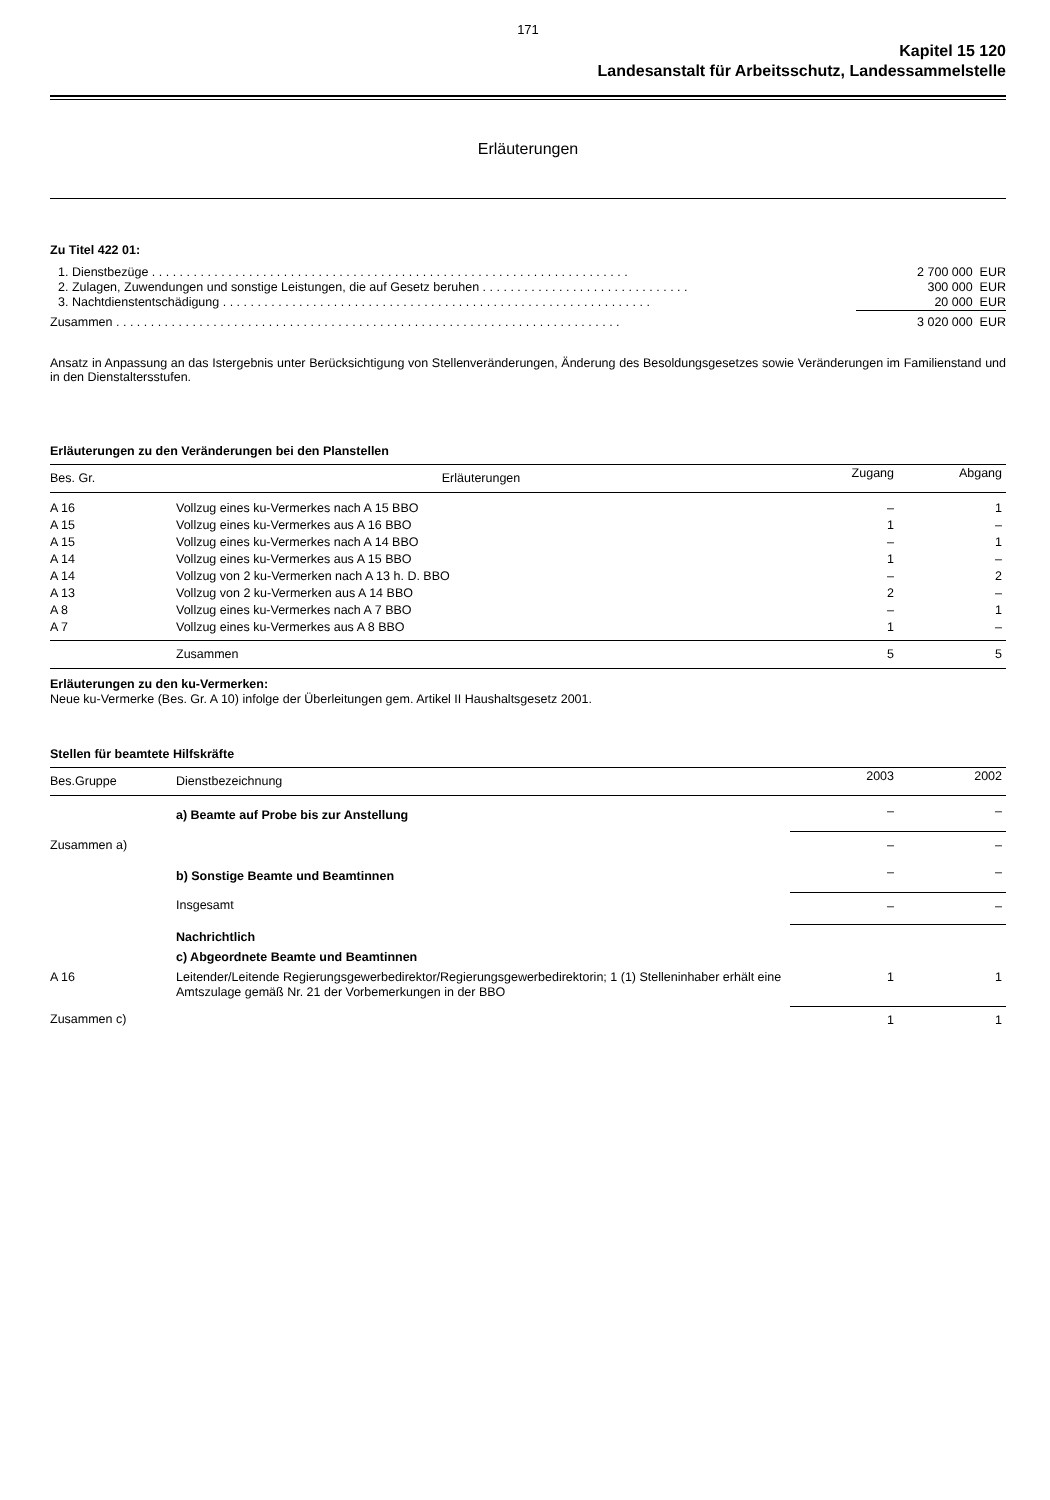171
Kapitel 15 120
Landesanstalt für Arbeitsschutz, Landessammelstelle
Erläuterungen
Zu Titel 422 01:
| 1. Dienstbezüge . . . . . . . . . . . . . . . . . . . . . . . . . . . . . . . . . . . . . . . . . . . . . . . . . . . . . . . . . . . . . . . . . . . . . | 2 700 000 EUR |
| 2. Zulagen, Zuwendungen und sonstige Leistungen, die auf Gesetz beruhen . . . . . . . . . . . . . . . . . . . . . . . . . . . . . . | 300 000 EUR |
| 3. Nachtdienstentschädigung . . . . . . . . . . . . . . . . . . . . . . . . . . . . . . . . . . . . . . . . . . . . . . . . . . . . . . . . . . . . . . | 20 000 EUR |
| Zusammen . . . . . . . . . . . . . . . . . . . . . . . . . . . . . . . . . . . . . . . . . . . . . . . . . . . . . . . . . . . . . . . . . . . . . . . . . | 3 020 000 EUR |
Ansatz in Anpassung an das Istergebnis unter Berücksichtigung von Stellenveränderungen, Änderung des Besoldungsgesetzes sowie Veränderungen im Familienstand und in den Dienstaltersstufen.
Erläuterungen zu den Veränderungen bei den Planstellen
| Bes. Gr. | Erläuterungen | Zugang | Abgang |
| --- | --- | --- | --- |
| A 16 | Vollzug eines ku-Vermerkes nach A 15 BBO | – | 1 |
| A 15 | Vollzug eines ku-Vermerkes aus A 16 BBO | 1 | – |
| A 15 | Vollzug eines ku-Vermerkes nach A 14 BBO | – | 1 |
| A 14 | Vollzug eines ku-Vermerkes aus A 15 BBO | 1 | – |
| A 14 | Vollzug von 2 ku-Vermerken nach A 13 h. D. BBO | – | 2 |
| A 13 | Vollzug von 2 ku-Vermerken aus A 14 BBO | 2 | – |
| A 8 | Vollzug eines ku-Vermerkes nach A 7 BBO | – | 1 |
| A 7 | Vollzug eines ku-Vermerkes aus A 8 BBO | 1 | – |
| | Zusammen | 5 | 5 |
Erläuterungen zu den ku-Vermerken:
Neue ku-Vermerke (Bes. Gr. A 10) infolge der Überleitungen gem. Artikel II Haushaltsgesetz 2001.
Stellen für beamtete Hilfskräfte
| Bes.Gruppe | Dienstbezeichnung | 2003 | 2002 |
| --- | --- | --- | --- |
| | a) Beamte auf Probe bis zur Anstellung | – | – |
| Zusammen a) | | – | – |
| | b) Sonstige Beamte und Beamtinnen | – | – |
| | Insgesamt | – | – |
| | Nachrichtlich | | |
| | c) Abgeordnete Beamte und Beamtinnen | | |
| A 16 | Leitender/Leitende Regierungsgewerbedirektor/Regierungsgewerbedirektorin; 1 (1) Stelleninhaber erhält eine Amtszulage gemäß Nr. 21 der Vorbemerkungen in der BBO | 1 | 1 |
| Zusammen c) | | 1 | 1 |